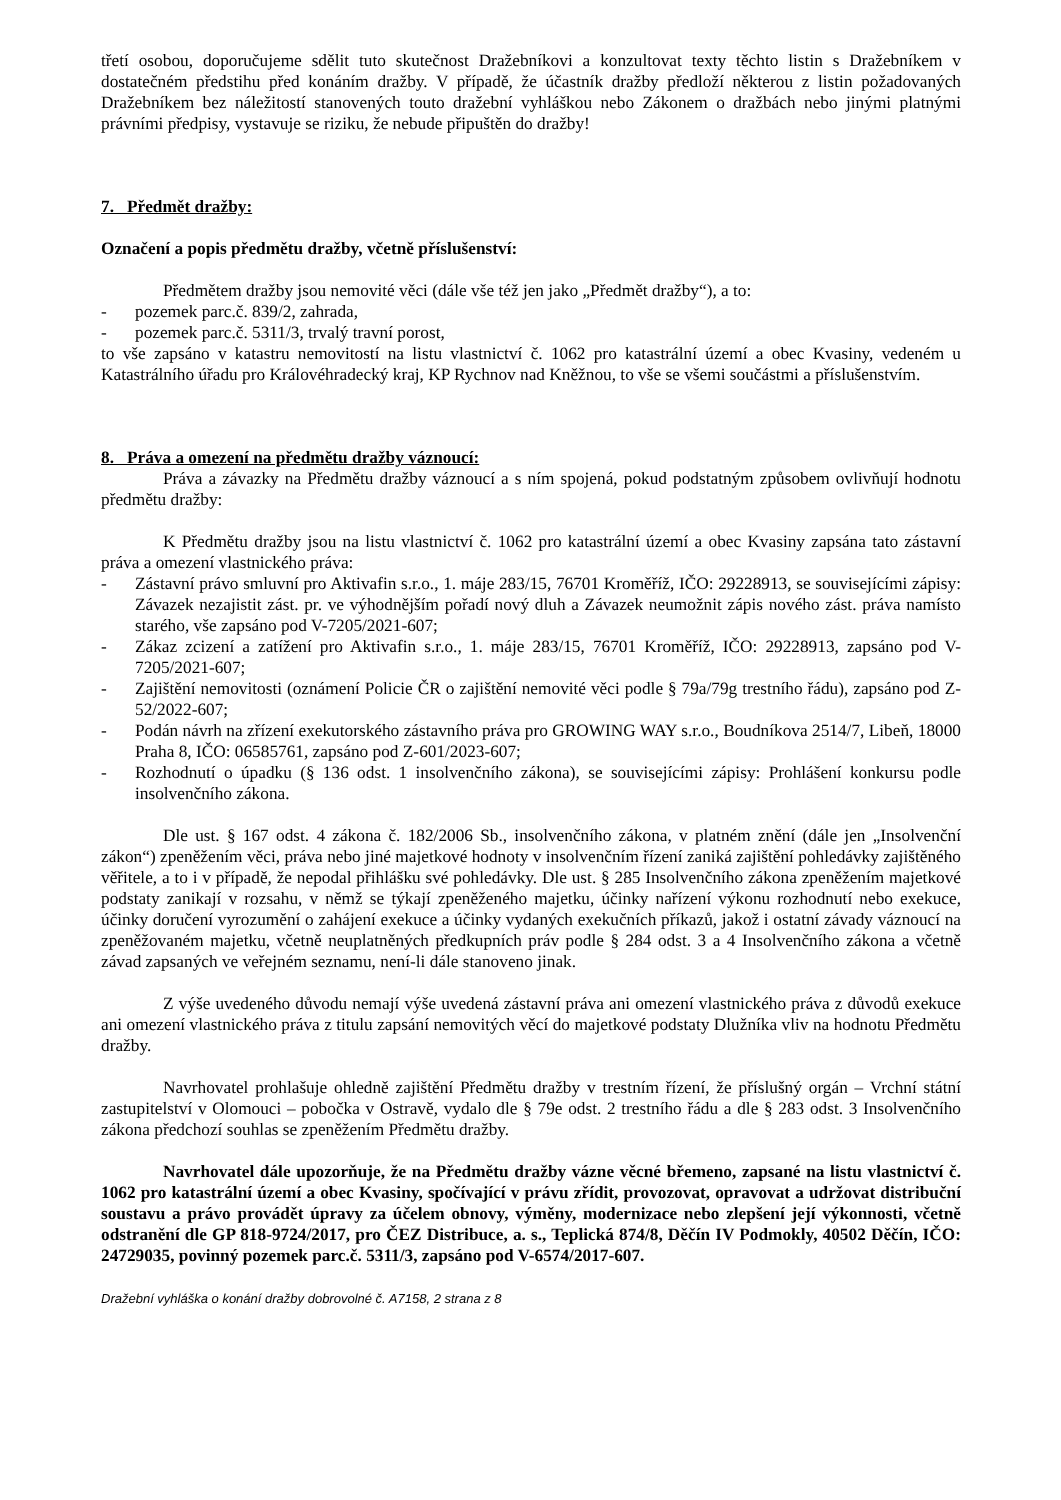třetí osobou, doporučujeme sdělit tuto skutečnost Dražebníkovi a konzultovat texty těchto listin s Dražebníkem v dostatečném předstihu před konáním dražby. V případě, že účastník dražby předloží některou z listin požadovaných Dražebníkem bez náležitostí stanovených touto dražební vyhláškou nebo Zákonem o dražbách nebo jinými platnými právními předpisy, vystavuje se riziku, že nebude připuštěn do dražby!
7. Předmět dražby:
Označení a popis předmětu dražby, včetně příslušenství:
Předmětem dražby jsou nemovité věci (dále vše též jen jako „Předmět dražby“), a to:
- pozemek parc.č. 839/2, zahrada,
- pozemek parc.č. 5311/3, trvalý travní porost,
to vše zapsáno v katastru nemovitostí na listu vlastnictví č. 1062 pro katastrální území a obec Kvasiny, vedeném u Katastrálního úřadu pro Královéhradecký kraj, KP Rychnov nad Kněžnou, to vše se všemi součástmi a příslušenstvím.
8. Práva a omezení na předmětu dražby váznoucí:
Práva a závazky na Předmětu dražby váznoucí a s ním spojená, pokud podstatným způsobem ovlivňují hodnotu předmětu dražby:
K Předmětu dražby jsou na listu vlastnictví č. 1062 pro katastrální území a obec Kvasiny zapsána tato zástavní práva a omezení vlastnického práva:
- Zástavní právo smluvní pro Aktivafin s.r.o., 1. máje 283/15, 76701 Kroměříž, IČO: 29228913, se souvisejícími zápisy: Závazek nezajistit zást. pr. ve výhodnějším pořadí nový dluh a Závazek neumožnit zápis nového zást. práva namísto starého, vše zapsáno pod V-7205/2021-607;
- Zákaz zcizení a zatížení pro Aktivafin s.r.o., 1. máje 283/15, 76701 Kroměříž, IČO: 29228913, zapsáno pod V-7205/2021-607;
- Zajištění nemovitosti (oznámení Policie ČR o zajištění nemovité věci podle § 79a/79g trestního řádu), zapsáno pod Z-52/2022-607;
- Podán návrh na zřízení exekutorského zástavního práva pro GROWING WAY s.r.o., Boudníkova 2514/7, Libeň, 18000 Praha 8, IČO: 06585761, zapsáno pod Z-601/2023-607;
- Rozhodnutí o úpadku (§ 136 odst. 1 insolvenčního zákona), se souvisejícími zápisy: Prohlášení konkursu podle insolvenčního zákona.
Dle ust. § 167 odst. 4 zákona č. 182/2006 Sb., insolvenčního zákona, v platném znění (dále jen „Insolvenční zákon“) zpeněžením věci, práva nebo jiné majetkové hodnoty v insolvenčním řízení zaniká zajištění pohledávky zajištěného věřitele, a to i v případě, že nepodal přihlášku své pohledávky. Dle ust. § 285 Insolvenčního zákona zpeněžením majetkové podstaty zanikají v rozsahu, v němž se týkají zpeněženého majetku, účinky nařízení výkonu rozhodnutí nebo exekuce, účinky doručení vyrozumění o zahájení exekuce a účinky vydaných exekučních příkazů, jakož i ostatní závady váznoucí na zpeněžovaném majetku, včetně neuplatněných předkupních práv podle § 284 odst. 3 a 4 Insolvenčního zákona a včetně závad zapsaných ve veřejném seznamu, není-li dále stanoveno jinak.
Z výše uvedeného důvodu nemají výše uvedená zástavní práva ani omezení vlastnického práva z důvodů exekuce ani omezení vlastnického práva z titulu zapsání nemovitých věcí do majetkové podstaty Dlužníka vliv na hodnotu Předmětu dražby.
Navrhovatel prohlašuje ohledně zajištění Předmětu dražby v trestním řízení, že příslušný orgán – Vrchní státní zastupitelství v Olomouci – pobočka v Ostravě, vydalo dle § 79e odst. 2 trestního řádu a dle § 283 odst. 3 Insolvenčního zákona předchozí souhlas se zpeněžením Předmětu dražby.
Navrhovatel dále upozorňuje, že na Předmětu dražby vázne věcné břemeno, zapsané na listu vlastnictví č. 1062 pro katastrální území a obec Kvasiny, spočívající v právu zřídit, provozovat, opravovat a udržovat distribuční soustavu a právo provádět úpravy za účelem obnovy, výměny, modernizace nebo zlepšení její výkonnosti, včetně odstranění dle GP 818-9724/2017, pro ČEZ Distribuce, a. s., Teplická 874/8, Děčín IV Podmokly, 40502 Děčín, IČO: 24729035, povinný pozemek parc.č. 5311/3, zapsáno pod V-6574/2017-607.
Dražební vyhláška o konání dražby dobrovolné č. A7158, 2 strana z 8